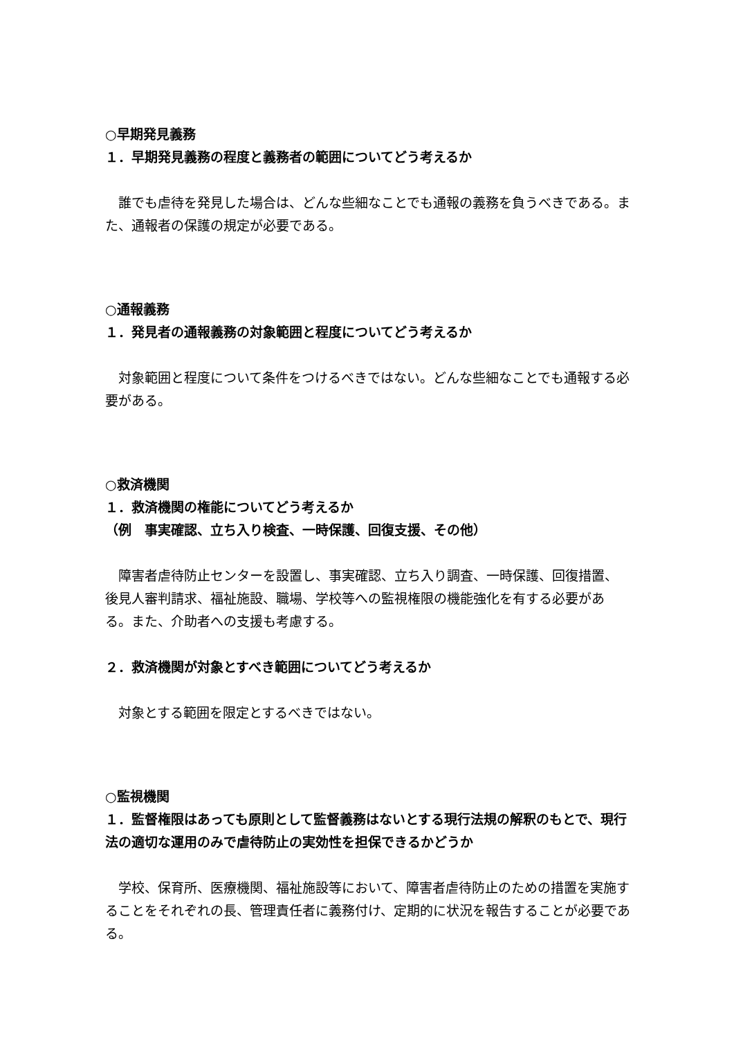○早期発見義務
１．早期発見義務の程度と義務者の範囲についてどう考えるか
　誰でも虐待を発見した場合は、どんな些細なことでも通報の義務を負うべきである。また、通報者の保護の規定が必要である。
○通報義務
１．発見者の通報義務の対象範囲と程度についてどう考えるか
　対象範囲と程度について条件をつけるべきではない。どんな些細なことでも通報する必要がある。
○救済機関
１．救済機関の権能についてどう考えるか
（例　事実確認、立ち入り検査、一時保護、回復支援、その他）
　障害者虐待防止センターを設置し、事実確認、立ち入り調査、一時保護、回復措置、後見人審判請求、福祉施設、職場、学校等への監視権限の機能強化を有する必要がある。また、介助者への支援も考慮する。
２．救済機関が対象とすべき範囲についてどう考えるか
　対象とする範囲を限定とするべきではない。
○監視機関
１．監督権限はあっても原則として監督義務はないとする現行法規の解釈のもとで、現行法の適切な運用のみで虐待防止の実効性を担保できるかどうか
　学校、保育所、医療機関、福祉施設等において、障害者虐待防止のための措置を実施することをそれぞれの長、管理責任者に義務付け、定期的に状況を報告することが必要である。